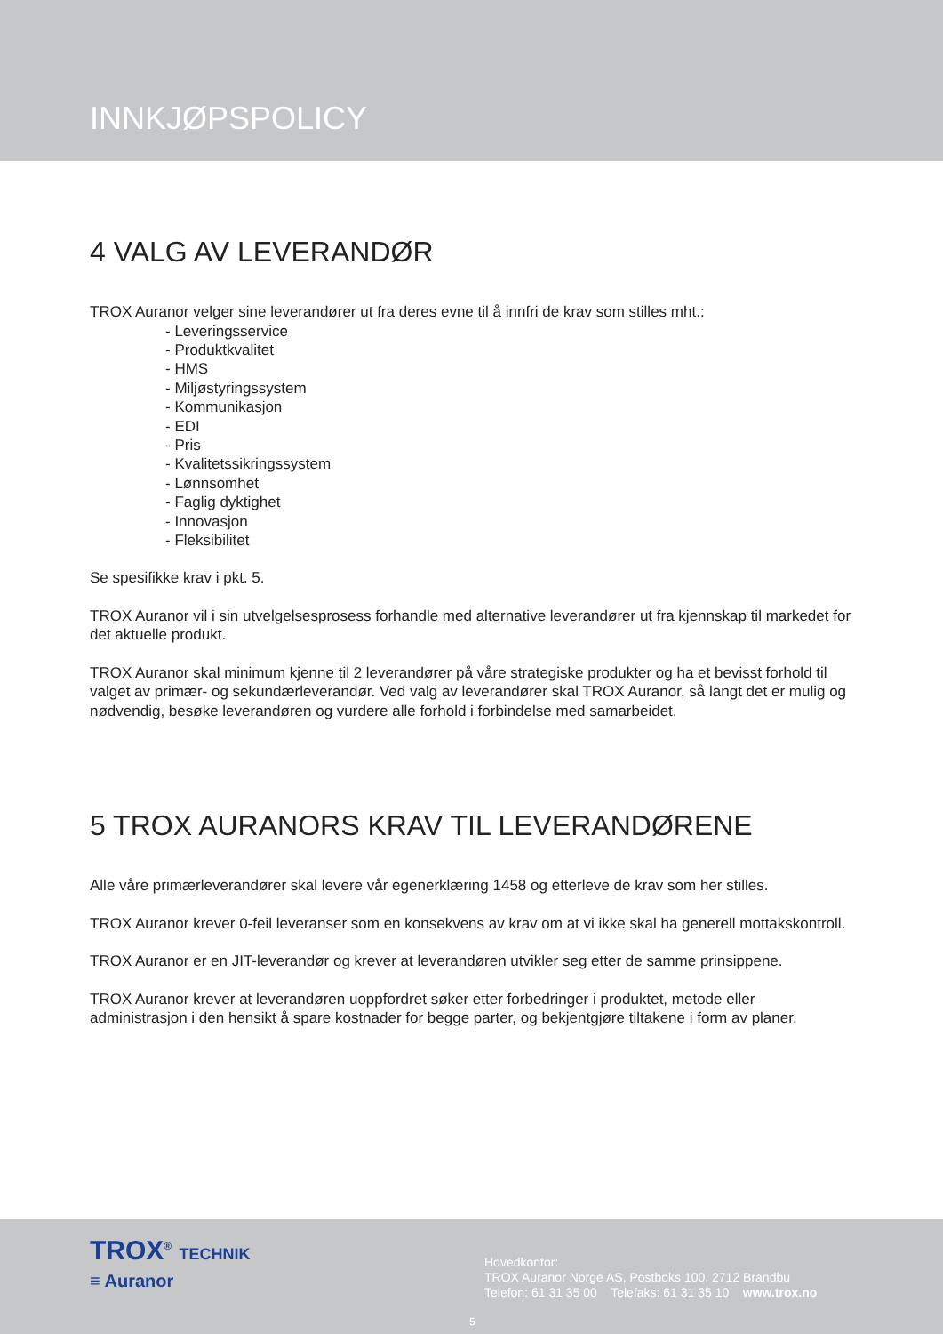INNKJØPSPOLICY
4 VALG AV LEVERANDØR
TROX Auranor velger sine leverandører ut fra deres evne til å innfri de krav som stilles mht.:
- Leveringsservice
- Produktkvalitet
- HMS
- Miljøstyringssystem
- Kommunikasjon
- EDI
- Pris
- Kvalitetssikringssystem
- Lønnsomhet
- Faglig dyktighet
- Innovasjon
- Fleksibilitet
Se spesifikke krav i pkt. 5.
TROX Auranor vil i sin utvelgelsesprosess forhandle med alternative leverandører ut fra kjennskap til markedet for det aktuelle produkt.
TROX Auranor skal minimum kjenne til 2 leverandører på våre strategiske produkter og ha et bevisst forhold til valget av primær- og sekundærleverandør. Ved valg av leverandører skal TROX Auranor, så langt det er mulig og nødvendig, besøke leverandøren og vurdere alle forhold i forbindelse med samarbeidet.
5 TROX AURANORS KRAV TIL LEVERANDØRENE
Alle våre primærleverandører skal levere vår egenerklæring 1458 og etterleve de krav som her stilles.
TROX Auranor krever 0-feil leveranser som en konsekvens av krav om at vi ikke skal ha generell mottakskontroll.
TROX Auranor er en JIT-leverandør og krever at leverandøren utvikler seg etter de samme prinsippene.
TROX Auranor krever at leverandøren uoppfordret søker etter forbedringer i produktet, metode eller administrasjon i den hensikt å spare kostnader for begge parter, og bekjentgjøre tiltakene i form av planer.
TROX<sup>®</sup> TECHNIK
≡ Auranor
Hovedkontor:
TROX Auranor Norge AS, Postboks 100, 2712 Brandbu
Telefon: 61 31 35 00 Telefaks: 61 31 35 10 www.trox.no
5